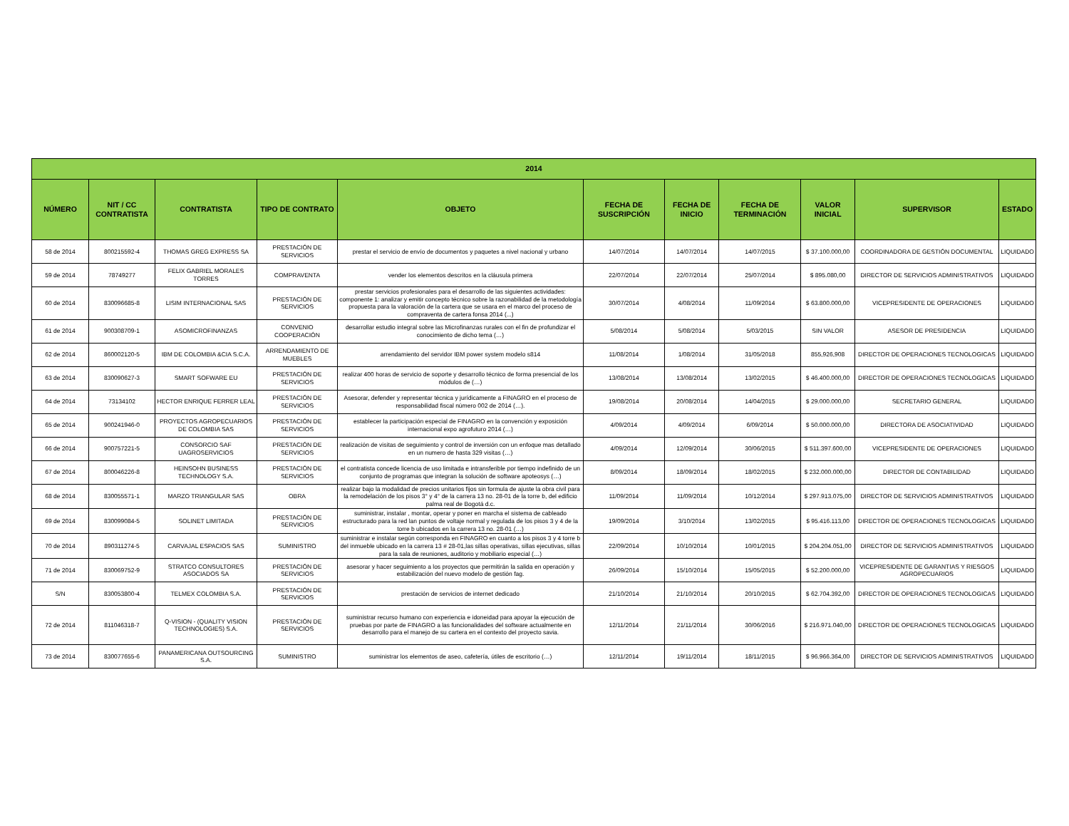| 2014 | | | | | | | | | | |
| --- | --- | --- | --- | --- | --- | --- | --- | --- | --- | --- |
| NÚMERO | NIT / CC CONTRATISTA | CONTRATISTA | TIPO DE CONTRATO | OBJETO | FECHA DE SUSCRIPCIÓN | FECHA DE INICIO | FECHA DE TERMINACIÓN | VALOR INICIAL | SUPERVISOR | ESTADO |
| 58 de 2014 | 800215592-4 | THOMAS GREG EXPRESS SA | PRESTACIÓN DE SERVICIOS | prestar el servicio de envío de documentos y paquetes a nivel nacional y urbano | 14/07/2014 | 14/07/2014 | 14/07/2015 | $ 37.100.000,00 | COORDINADORA DE GESTIÓN DOCUMENTAL | LIQUIDADO |
| 59 de 2014 | 78749277 | FELIX GABRIEL MORALES TORRES | COMPRAVENTA | vender los elementos descritos en la cláusula primera | 22/07/2014 | 22/07/2014 | 25/07/2014 | $ 895.080,00 | DIRECTOR DE SERVICIOS ADMINISTRATIVOS | LIQUIDADO |
| 60 de 2014 | 830096685-8 | LISIM INTERNACIONAL SAS | PRESTACIÓN DE SERVICIOS | prestar servicios profesionales para el desarrollo de las siguientes actividades: componente 1: analizar y emitir concepto técnico sobre la razonabilidad de la metodología propuesta para la valoración de la cartera que se usara en el marco del proceso de compraventa de cartera fonsa 2014 (...) | 30/07/2014 | 4/08/2014 | 11/09/2014 | $ 63.800.000,00 | VICEPRESIDENTE DE OPERACIONES | LIQUIDADO |
| 61 de 2014 | 900308709-1 | ASOMICROFINANZAS | CONVENIO COOPERACIÓN | desarrollar estudio integral sobre las Microfinanzas rurales con el fin de profundizar el conocimiento de dicho tema (…) | 5/08/2014 | 5/08/2014 | 5/03/2015 | SIN VALOR | ASESOR DE PRESIDENCIA | LIQUIDADO |
| 62 de 2014 | 860002120-5 | IBM DE COLOMBIA &CIA S.C.A. | ARRENDAMIENTO DE MUEBLES | arrendamiento del servidor IBM power system modelo s814 | 11/08/2014 | 1/08/2014 | 31/05/2018 | 855,926,908 | DIRECTOR DE OPERACIONES TECNOLOGICAS | LIQUIDADO |
| 63 de 2014 | 830090627-3 | SMART SOFWARE EU | PRESTACIÓN DE SERVICIOS | realizar 400 horas de servicio de soporte y desarrollo técnico de forma presencial de los módulos de (…) | 13/08/2014 | 13/08/2014 | 13/02/2015 | $ 46.400.000,00 | DIRECTOR DE OPERACIONES TECNOLOGICAS | LIQUIDADO |
| 64 de 2014 | 73134102 | HECTOR ENRIQUE FERRER LEAL | PRESTACIÓN DE SERVICIOS | Asesorar, defender y representar técnica y jurídicamente a FINAGRO en el proceso de responsabilidad fiscal número 002 de 2014 (…). | 19/08/2014 | 20/08/2014 | 14/04/2015 | $ 29.000.000,00 | SECRETARIO GENERAL | LIQUIDADO |
| 65 de 2014 | 900241946-0 | PROYECTOS AGROPECUARIOS DE COLOMBIA SAS | PRESTACIÓN DE SERVICIOS | establecer la participación especial de FINAGRO en la convención y exposición internacional expo agrofuturo 2014 (…) | 4/09/2014 | 4/09/2014 | 6/09/2014 | $ 50.000.000,00 | DIRECTORA DE ASOCIATIVIDAD | LIQUIDADO |
| 66 de 2014 | 900757221-5 | CONSORCIO SAF UAGROSERVICIOS | PRESTACIÓN DE SERVICIOS | realización de visitas de seguimiento y control de inversión con un enfoque mas detallado en un numero de hasta 329 visitas (…) | 4/09/2014 | 12/09/2014 | 30/06/2015 | $ 511.397.600,00 | VICEPRESIDENTE DE OPERACIONES | LIQUIDADO |
| 67 de 2014 | 800046226-8 | HEINSOHN BUSINESS TECHNOLOGY S.A. | PRESTACIÓN DE SERVICIOS | el contratista concede licencia de uso limitada e intransferible por tiempo indefinido de un conjunto de programas que integran la solución de software apoteosys (…) | 8/09/2014 | 18/09/2014 | 18/02/2015 | $ 232.000.000,00 | DIRECTOR DE CONTABILIDAD | LIQUIDADO |
| 68 de 2014 | 830055571-1 | MARZO TRIANGULAR SAS | OBRA | realizar bajo la modalidad de precios unitarios fijos sin formula de ajuste la obra civil para la remodelación de los pisos 3° y 4° de la carrera 13 no. 28-01 de la torre b, del edificio palma real de Bogotá d.c. | 11/09/2014 | 11/09/2014 | 10/12/2014 | $ 297.913.075,00 | DIRECTOR DE SERVICIOS ADMINISTRATIVOS | LIQUIDADO |
| 69 de 2014 | 830099084-5 | SOLINET LIMITADA | PRESTACIÓN DE SERVICIOS | suministrar, instalar , montar, operar y poner en marcha el sistema de cableado estructurado para la red lan puntos de voltaje normal y regulada de los pisos 3 y 4 de la torre b ubicados en la carrera 13 no. 28-01 (…) | 19/09/2014 | 3/10/2014 | 13/02/2015 | $ 95.416.113,00 | DIRECTOR DE OPERACIONES TECNOLOGICAS | LIQUIDADO |
| 70 de 2014 | 890311274-5 | CARVAJAL ESPACIOS SAS | SUMINISTRO | suministrar e instalar según corresponda en FINAGRO en cuanto a los pisos 3 y 4 torre b del inmueble ubicado en la carrera 13 # 28-01,las sillas operativas, sillas ejecutivas, sillas para la sala de reuniones, auditorio y mobiliario especial (…) | 22/09/2014 | 10/10/2014 | 10/01/2015 | $ 204.204.051,00 | DIRECTOR DE SERVICIOS ADMINISTRATIVOS | LIQUIDADO |
| 71 de 2014 | 830069752-9 | STRATCO CONSULTORES ASOCIADOS SA | PRESTACIÓN DE SERVICIOS | asesorar y hacer seguimiento a los proyectos que permitirán la salida en operación y estabilización del nuevo modelo de gestión fag. | 26/09/2014 | 15/10/2014 | 15/05/2015 | $ 52.200.000,00 | VICEPRESIDENTE DE GARANTIAS Y RIESGOS AGROPECUARIOS | LIQUIDADO |
| S/N | 830053800-4 | TELMEX COLOMBIA S.A. | PRESTACIÓN DE SERVICIOS | prestación de servicios de internet dedicado | 21/10/2014 | 21/10/2014 | 20/10/2015 | $ 62.704.392,00 | DIRECTOR DE OPERACIONES TECNOLOGICAS | LIQUIDADO |
| 72 de 2014 | 811046318-7 | Q-VISION - (QUALITY VISION TECHNOLOGIES) S.A. | PRESTACIÓN DE SERVICIOS | suministrar recurso humano con experiencia e idoneidad para apoyar la ejecución de pruebas por parte de FINAGRO a las funcionalidades del software actualmente en desarrollo para el manejo de su cartera en el contexto del proyecto savia. | 12/11/2014 | 21/11/2014 | 30/06/2016 | $ 216.971.040,00 | DIRECTOR DE OPERACIONES TECNOLOGICAS | LIQUIDADO |
| 73 de 2014 | 830077655-6 | PANAMERICANA OUTSOURCING S.A. | SUMINISTRO | suministrar los elementos de aseo, cafetería, útiles de escritorio (…) | 12/11/2014 | 19/11/2014 | 18/11/2015 | $ 96.966.364,00 | DIRECTOR DE SERVICIOS ADMINISTRATIVOS | LIQUIDADO |